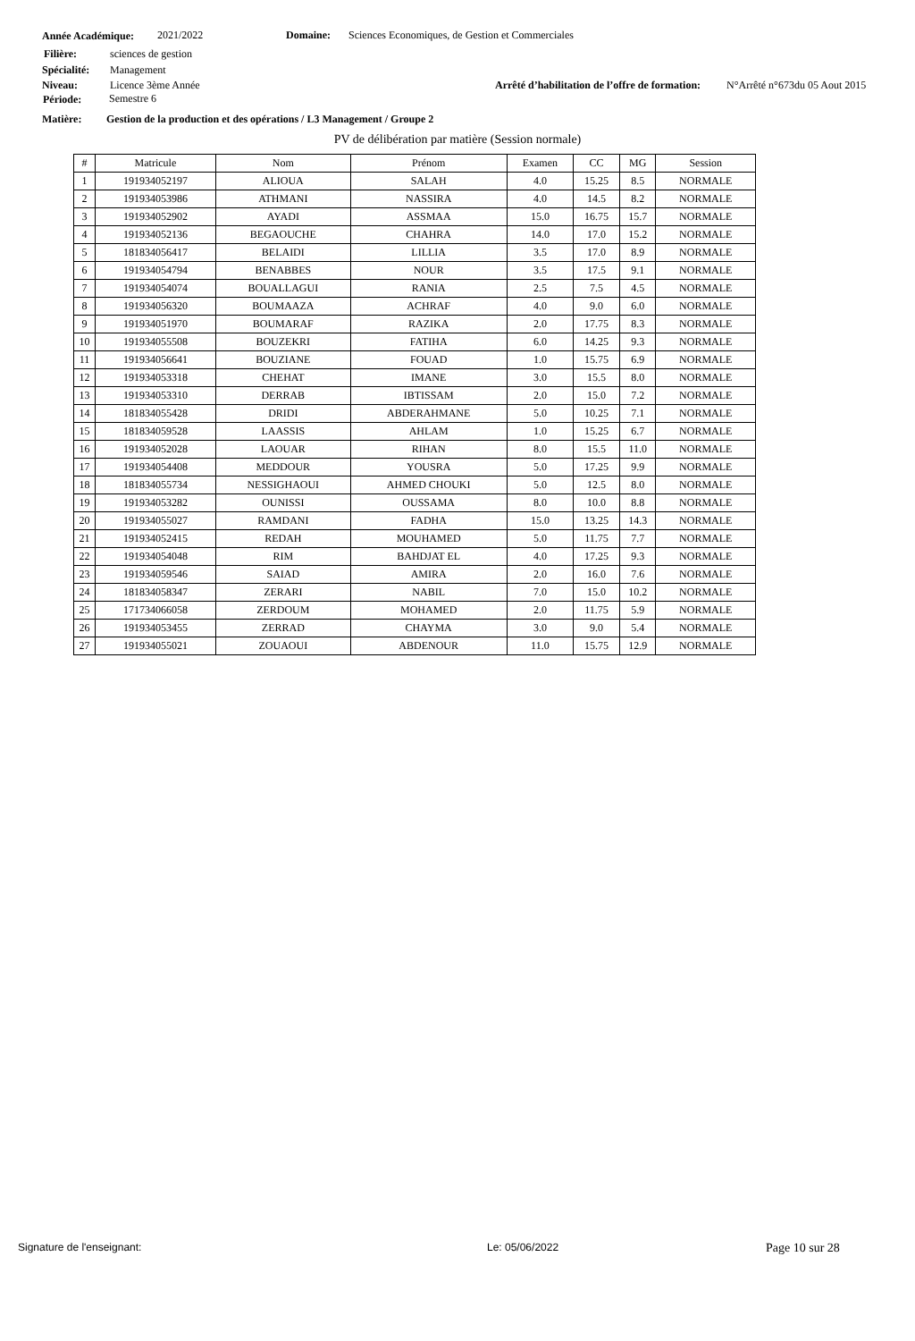Année Académique: 2021/2022 Domaine: Sciences Economiques, de Gestion et Commerciales
Filière: sciences de gestion
Spécialité: Management
Niveau: Licence 3ème Année Arrêté d’habilitation de l’offre de formation: N°Arrêté n°673du 05 Aout 2015
Période: Semestre 6
Matière: Gestion de la production et des opérations / L3 Management / Groupe 2
PV de délibération par matière (Session normale)
| # | Matricule | Nom | Prénom | Examen | CC | MG | Session |
| --- | --- | --- | --- | --- | --- | --- | --- |
| 1 | 191934052197 | ALIOUA | SALAH | 4.0 | 15.25 | 8.5 | NORMALE |
| 2 | 191934053986 | ATHMANI | NASSIRA | 4.0 | 14.5 | 8.2 | NORMALE |
| 3 | 191934052902 | AYADI | ASSMAA | 15.0 | 16.75 | 15.7 | NORMALE |
| 4 | 191934052136 | BEGAOUCHE | CHAHRA | 14.0 | 17.0 | 15.2 | NORMALE |
| 5 | 181834056417 | BELAIDI | LILLIA | 3.5 | 17.0 | 8.9 | NORMALE |
| 6 | 191934054794 | BENABBES | NOUR | 3.5 | 17.5 | 9.1 | NORMALE |
| 7 | 191934054074 | BOUALLAGUI | RANIA | 2.5 | 7.5 | 4.5 | NORMALE |
| 8 | 191934056320 | BOUMAAZA | ACHRAF | 4.0 | 9.0 | 6.0 | NORMALE |
| 9 | 191934051970 | BOUMARAF | RAZIKA | 2.0 | 17.75 | 8.3 | NORMALE |
| 10 | 191934055508 | BOUZEKRI | FATIHA | 6.0 | 14.25 | 9.3 | NORMALE |
| 11 | 191934056641 | BOUZIANE | FOUAD | 1.0 | 15.75 | 6.9 | NORMALE |
| 12 | 191934053318 | CHEHAT | IMANE | 3.0 | 15.5 | 8.0 | NORMALE |
| 13 | 191934053310 | DERRAB | IBTISSAM | 2.0 | 15.0 | 7.2 | NORMALE |
| 14 | 181834055428 | DRIDI | ABDERAHMANE | 5.0 | 10.25 | 7.1 | NORMALE |
| 15 | 181834059528 | LAASSIS | AHLAM | 1.0 | 15.25 | 6.7 | NORMALE |
| 16 | 191934052028 | LAOUAR | RIHAN | 8.0 | 15.5 | 11.0 | NORMALE |
| 17 | 191934054408 | MEDDOUR | YOUSRA | 5.0 | 17.25 | 9.9 | NORMALE |
| 18 | 181834055734 | NESSIGHAOUI | AHMED CHOUKI | 5.0 | 12.5 | 8.0 | NORMALE |
| 19 | 191934053282 | OUNISSI | OUSSAMA | 8.0 | 10.0 | 8.8 | NORMALE |
| 20 | 191934055027 | RAMDANI | FADHA | 15.0 | 13.25 | 14.3 | NORMALE |
| 21 | 191934052415 | REDAH | MOUHAMED | 5.0 | 11.75 | 7.7 | NORMALE |
| 22 | 191934054048 | RIM | BAHDJAT EL | 4.0 | 17.25 | 9.3 | NORMALE |
| 23 | 191934059546 | SAIAD | AMIRA | 2.0 | 16.0 | 7.6 | NORMALE |
| 24 | 181834058347 | ZERARI | NABIL | 7.0 | 15.0 | 10.2 | NORMALE |
| 25 | 171734066058 | ZERDOUM | MOHAMED | 2.0 | 11.75 | 5.9 | NORMALE |
| 26 | 191934053455 | ZERRAD | CHAYMA | 3.0 | 9.0 | 5.4 | NORMALE |
| 27 | 191934055021 | ZOUAOUI | ABDENOUR | 11.0 | 15.75 | 12.9 | NORMALE |
Signature de l'enseignant: Le: 05/06/2022 Page 10 sur 28